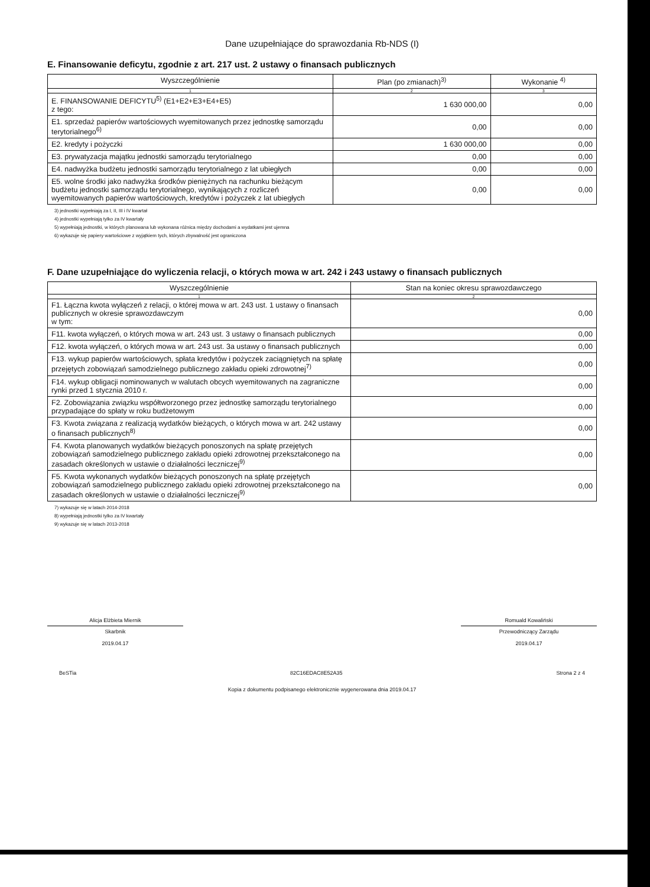Dane uzupełniające do sprawozdania Rb-NDS (I)
E. Finansowanie deficytu, zgodnie z art. 217 ust. 2 ustawy o finansach publicznych
| Wyszczególnienie | Plan (po zmianach)<sup>3)</sup> | Wykonanie <sup>4)</sup> |
| --- | --- | --- |
| 1 | 2 | 3 |
| E. FINANSOWANIE DEFICYTU<sup>5)</sup> (E1+E2+E3+E4+E5) z tego: | 1 630 000,00 | 0,00 |
| E1. sprzedaż papierów wartościowych wyemitowanych przez jednostkę samorządu terytorialnego<sup>6)</sup> | 0,00 | 0,00 |
| E2. kredyty i pożyczki | 1 630 000,00 | 0,00 |
| E3. prywatyzacja majątku jednostki samorządu terytorialnego | 0,00 | 0,00 |
| E4. nadwyżka budżetu jednostki samorządu terytorialnego z lat ubiegłych | 0,00 | 0,00 |
| E5. wolne środki jako nadwyżka środków pieniężnych na rachunku bieżącym budżetu jednostki samorządu terytorialnego, wynikających z rozliczeń wyemitowanych papierów wartościowych, kredytów i pożyczek z lat ubiegłych | 0,00 | 0,00 |
3) jednostki wypełniają za I, II, III i IV kwartał
4) jednostki wypełniają tylko za IV kwartały
5) wypełniają jednostki, w których planowana lub wykonana różnica między dochodami a wydatkami jest ujemna
6) wykazuje się papiery wartościowe z wyjątkiem tych, których zbywalność jest ograniczona
F. Dane uzupełniające do wyliczenia relacji, o których mowa w art. 242 i 243 ustawy o finansach publicznych
| Wyszczególnienie | Stan na koniec okresu sprawozdawczego |
| --- | --- |
| 1 | 2 |
| F1. Łączna kwota wyłączeń z relacji, o której mowa w art. 243 ust. 1 ustawy o finansach publicznych w okresie sprawozdawczym w tym: | 0,00 |
| F11. kwota wyłączeń, o których mowa w art. 243 ust. 3 ustawy o finansach publicznych | 0,00 |
| F12. kwota wyłączeń, o których mowa w art. 243 ust. 3a ustawy o finansach publicznych | 0,00 |
| F13. wykup papierów wartościowych, spłata kredytów i pożyczek zaciągniętych na spłatę przejętych zobowiązań samodzielnego publicznego zakładu opieki zdrowotnej<sup>7)</sup> | 0,00 |
| F14. wykup obligacji nominowanych w walutach obcych wyemitowanych na zagraniczne rynki przed 1 stycznia 2010 r. | 0,00 |
| F2. Zobowiązania związku współtworzonego przez jednostkę samorządu terytorialnego przypadające do spłaty w roku budżetowym | 0,00 |
| F3. Kwota związana z realizacją wydatków bieżących, o których mowa w art. 242 ustawy o finansach publicznych<sup>8)</sup> | 0,00 |
| F4. Kwota planowanych wydatków bieżących ponoszonych na spłatę przejętych zobowiązań samodzielnego publicznego zakładu opieki zdrowotnej przekształconego na zasadach określonych w ustawie o działalności leczniczej<sup>9)</sup> | 0,00 |
| F5. Kwota wykonanych wydatków bieżących ponoszonych na spłatę przejętych zobowiązań samodzielnego publicznego zakładu opieki zdrowotnej przekształconego na zasadach określonych w ustawie o działalności leczniczej<sup>9)</sup> | 0,00 |
7) wykazuje się w latach 2014-2018
8) wypełniają jednostki tylko za IV kwartały
9) wykazuje się w latach 2013-2018
Alicja Elżbieta Miernik
Skarbnik
2019.04.17
Romuald Kowaliński
Przewodniczący Zarządu
2019.04.17
BeSTia 82C16EDAC8E52A35 Strona 2 z 4
Kopia z dokumentu podpisanego elektronicznie wygenerowana dnia 2019.04.17